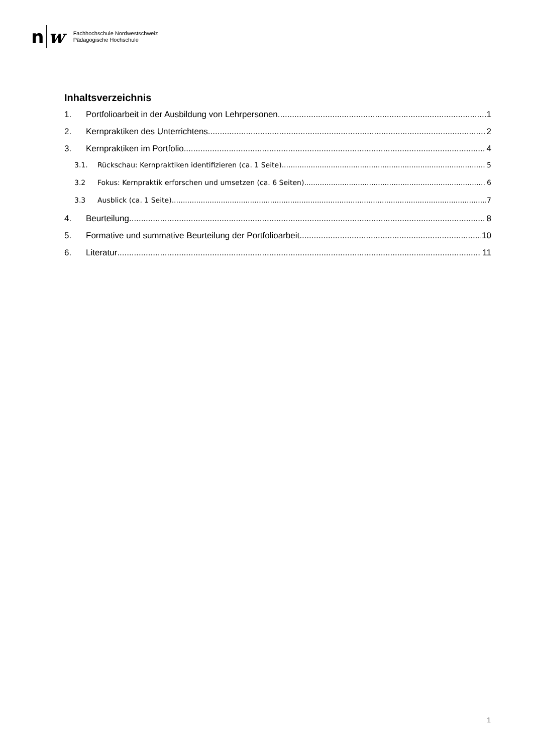n w
Fachhochschule Nordwestschweiz
Pädagogische Hochschule
Inhaltsverzeichnis
1. Portfolioarbeit in der Ausbildung von Lehrpersonen 1
2. Kernpraktiken des Unterrichtens 2
3. Kernpraktiken im Portfolio 4
3.1. Rückschau: Kernpraktiken identifizieren (ca. 1 Seite) 5
3.2 Fokus: Kernpraktik erforschen und umsetzen (ca. 6 Seiten) 6
3.3 Ausblick (ca. 1 Seite) 7
4. Beurteilung 8
5. Formative und summative Beurteilung der Portfolioarbeit 10
6. Literatur 11
1